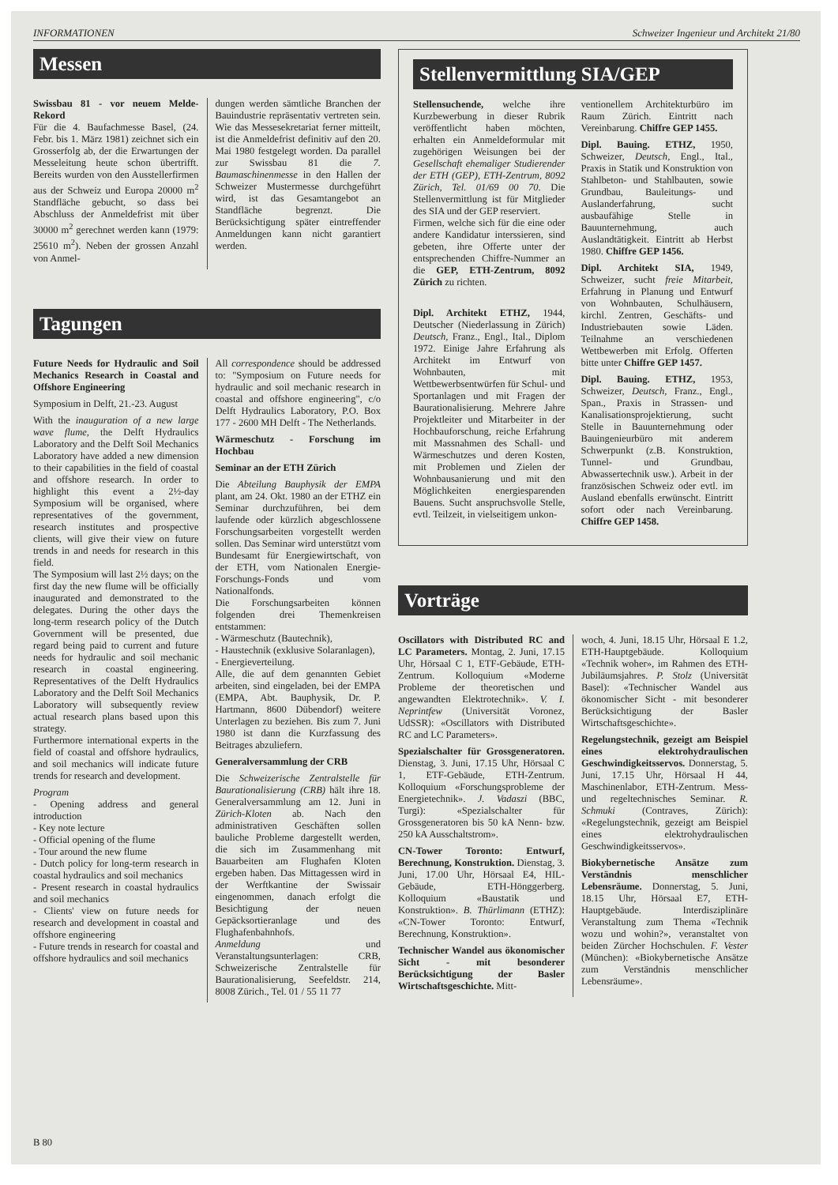INFORMATIONEN Schweizer Ingenieur und Architekt 21/80
Messen
Swissbau 81 - vor neuem Melde-Rekord
Für die 4. Baufachmesse Basel, (24. Febr. bis 1. März 1981) zeichnet sich ein Grosserfolg ab, der die Erwartungen der Messeleitung heute schon übertrifft. Bereits wurden von den Ausstellerfirmen aus der Schweiz und Europa 20000 m<sup>2</sup> Standfläche gebucht, so dass bei Abschluss der Anmeldefrist mit über 30000 m<sup>2</sup> gerechnet werden kann (1979: 25610 m<sup>2</sup>). Neben der grossen Anzahl von Anmel-
dungen werden sämtliche Branchen der Bauindustrie repräsentativ vertreten sein. Wie das Messesekretariat ferner mitteilt, ist die Anmeldefrist definitiv auf den 20. Mai 1980 festgelegt worden. Da parallel zur Swissbau 81 die 7. Baumaschinenmesse in den Hallen der Schweizer Mustermesse durchgeführt wird, ist das Gesamtangebot an Standfläche begrenzt. Die Berücksichtigung später eintreffender Anmeldungen kann nicht garantiert werden.
Tagungen
Future Needs for Hydraulic and Soil Mechanics Research in Coastal and Offshore Engineering
Symposium in Delft, 21.-23. August
With the inauguration of a new large wave flume, the Delft Hydraulics Laboratory and the Delft Soil Mechanics Laboratory have added a new dimension to their capabilities in the field of coastal and offshore research. In order to highlight this event a 2½-day Symposium will be organised, where representatives of the government, research institutes and prospective clients, will give their view on future trends in and needs for research in this field.
The Symposium will last 2½ days; on the first day the new flume will be officially inaugurated and demonstrated to the delegates. During the other days the long-term research policy of the Dutch Government will be presented, due regard being paid to current and future needs for hydraulic and soil mechanic research in coastal engineering. Representatives of the Delft Hydraulics Laboratory and the Delft Soil Mechanics Laboratory will subsequently review actual research plans based upon this strategy.
Furthermore international experts in the field of coastal and offshore hydraulics, and soil mechanics will indicate future trends for research and development.
Program
- Opening address and general introduction
- Key note lecture
- Official opening of the flume
- Tour around the new flume
- Dutch policy for long-term research in coastal hydraulics and soil mechanics
- Present research in coastal hydraulics and soil mechanics
- Clients' view on future needs for research and development in coastal and offshore engineering
- Future trends in research for coastal and offshore hydraulics and soil mechanics
All correspondence should be addressed to: "Symposium on Future needs for hydraulic and soil mechanic research in coastal and offshore engineering", c/o Delft Hydraulics Laboratory, P.O. Box 177 - 2600 MH Delft - The Netherlands.
Wärmeschutz - Forschung im Hochbau
Seminar an der ETH Zürich
Die Abteilung Bauphysik der EMPA plant, am 24. Okt. 1980 an der ETHZ ein Seminar durchzuführen, bei dem laufende oder kürzlich abgeschlossene Forschungsarbeiten vorgestellt werden sollen. Das Seminar wird unterstützt vom Bundesamt für Energiewirtschaft, von der ETH, vom Nationalen Energie-Forschungs-Fonds und vom Nationalfonds.
Die Forschungsarbeiten können folgenden drei Themenkreisen entstammen:
- Wärmeschutz (Bautechnik),
- Haustechnik (exklusive Solaranlagen),
- Energieverteilung.
Alle, die auf dem genannten Gebiet arbeiten, sind eingeladen, bei der EMPA (EMPA, Abt. Bauphysik, Dr. P. Hartmann, 8600 Dübendorf) weitere Unterlagen zu beziehen. Bis zum 7. Juni 1980 ist dann die Kurzfassung des Beitrages abzuliefern.
Generalversammlung der CRB
Die Schweizerische Zentralstelle für Baurationalisierung (CRB) hält ihre 18. Generalversammlung am 12. Juni in Zürich-Kloten ab. Nach den administrativen Geschäften sollen bauliche Probleme dargestellt werden, die sich im Zusammenhang mit Bauarbeiten am Flughafen Kloten ergeben haben. Das Mittagessen wird in der Werftkantine der Swissair eingenommen, danach erfolgt die Besichtigung der neuen Gepäcksortieranlage und des Flughafenbahnhofs.
Anmeldung und Veranstaltungsunterlagen: CRB, Schweizerische Zentralstelle für Baurationalisierung, Seefeldstr. 214, 8008 Zürich., Tel. 01 / 55 11 77
Stellenvermittlung SIA/GEP
Stellensuchende, welche ihre Kurzbewerbung in dieser Rubrik veröffentlicht haben möchten, erhalten ein Anmeldeformular mit zugehörigen Weisungen bei der Gesellschaft ehemaliger Studierender der ETH (GEP), ETH-Zentrum, 8092 Zürich, Tel. 01/69 00 70. Die Stellenvermittlung ist für Mitglieder des SIA und der GEP reserviert.
Firmen, welche sich für die eine oder andere Kandidatur interssieren, sind gebeten, ihre Offerte unter der entsprechenden Chiffre-Nummer an die GEP, ETH-Zentrum, 8092 Zürich zu richten.
Dipl. Architekt ETHZ, 1944, Deutscher (Niederlassung in Zürich) Deutsch, Franz., Engl., Ital., Diplom 1972. Einige Jahre Erfahrung als Architekt im Entwurf von Wohnbauten, mit Wettbewerbsentwürfen für Schul- und Sportanlagen und mit Fragen der Baurationalisierung. Mehrere Jahre Projektleiter und Mitarbeiter in der Hochbauforschung, reiche Erfahrung mit Massnahmen des Schall- und Wärmeschutzes und deren Kosten, mit Problemen und Zielen der Wohnbausanierung und mit den Möglichkeiten energiesparenden Bauens. Sucht anspruchsvolle Stelle, evtl. Teilzeit, in vielseitigem unkon-
ventionellem Architekturbüro im Raum Zürich. Eintritt nach Vereinbarung. Chiffre GEP 1455.
Dipl. Bauing. ETHZ, 1950, Schweizer, Deutsch, Engl., Ital., Praxis in Statik und Konstruktion von Stahlbeton- und Stahlbauten, sowie Grundbau, Bauleitungs- und Auslanderfahrung, sucht ausbaufähige Stelle in Bauunternehmung, auch Auslandtätigkeit. Eintritt ab Herbst 1980. Chiffre GEP 1456.
Dipl. Architekt SIA, 1949, Schweizer, sucht freie Mitarbeit, Erfahrung in Planung und Entwurf von Wohnbauten, Schulhäusern, kirchl. Zentren, Geschäfts- und Industriebauten sowie Läden. Teilnahme an verschiedenen Wettbewerben mit Erfolg. Offerten bitte unter Chiffre GEP 1457.
Dipl. Bauing. ETHZ, 1953, Schweizer, Deutsch, Franz., Engl., Span., Praxis in Strassen- und Kanalisationsprojektierung, sucht Stelle in Bauunternehmung oder Bauingenieurbüro mit anderem Schwerpunkt (z.B. Konstruktion, Tunnel- und Grundbau, Abwassertechnik usw.). Arbeit in der französischen Schweiz oder evtl. im Ausland ebenfalls erwünscht. Eintritt sofort oder nach Vereinbarung. Chiffre GEP 1458.
Vorträge
Oscillators with Distributed RC and LC Parameters. Montag, 2. Juni, 17.15 Uhr, Hörsaal C 1, ETF-Gebäude, ETH-Zentrum. Kolloquium «Moderne Probleme der theoretischen und angewandten Elektrotechnik». V. I. Neprintfew (Universität Voronez, UdSSR): «Oscillators with Distributed RC and LC Parameters».
Spezialschalter für Grossgeneratoren. Dienstag, 3. Juni, 17.15 Uhr, Hörsaal C 1, ETF-Gebäude, ETH-Zentrum. Kolloquium «Forschungsprobleme der Energietechnik». J. Vadaszi (BBC, Turgi): «Spezialschalter für Grossgeneratoren bis 50 kA Nenn- bzw. 250 kA Ausschaltstrom».
CN-Tower Toronto: Entwurf, Berechnung, Konstruktion. Dienstag, 3. Juni, 17.00 Uhr, Hörsaal E4, HIL-Gebäude, ETH-Hönggerberg. Kolloquium «Baustatik und Konstruktion». B. Thürlimann (ETHZ): «CN-Tower Toronto: Entwurf, Berechnung, Konstruktion».
Technischer Wandel aus ökonomischer Sicht - mit besonderer Berücksichtigung der Basler Wirtschaftsgeschichte. Mitt-
woch, 4. Juni, 18.15 Uhr, Hörsaal E 1.2, ETH-Hauptgebäude. Kolloquium «Technik woher», im Rahmen des ETH-Jubiläumsjahres. P. Stolz (Universität Basel): «Technischer Wandel aus ökonomischer Sicht - mit besonderer Berücksichtigung der Basler Wirtschaftsgeschichte».
Regelungstechnik, gezeigt am Beispiel eines elektrohydraulischen Geschwindigkeitsservos. Donnerstag, 5. Juni, 17.15 Uhr, Hörsaal H 44, Maschinenlabor, ETH-Zentrum. Mess- und regeltechnisches Seminar. R. Schmuki (Contraves, Zürich): «Regelungstechnik, gezeigt am Beispiel eines elektrohydraulischen Geschwindigkeitsservos».
Biokybernetische Ansätze zum Verständnis menschlicher Lebensräume. Donnerstag, 5. Juni, 18.15 Uhr, Hörsaal E7, ETH-Hauptgebäude. Interdisziplinäre Veranstaltung zum Thema «Technik wozu und wohin?», veranstaltet von beiden Zürcher Hochschulen. F. Vester (München): «Biokybernetische Ansätze zum Verständnis menschlicher Lebensräume».
B 80